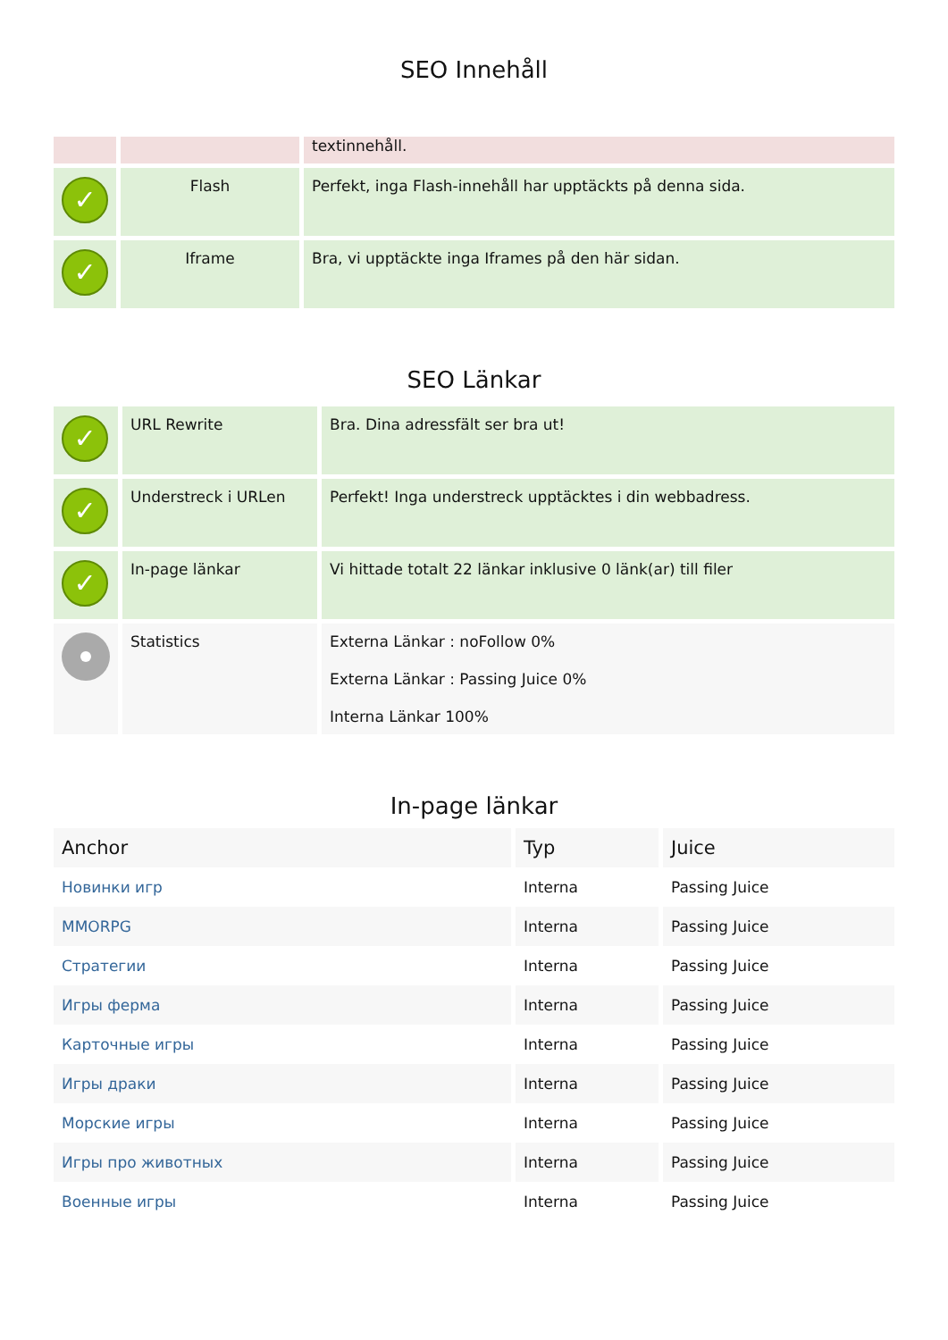SEO Innehåll
| | | textinnehåll. |
| ✓ | Flash | Perfekt, inga Flash-innehåll har upptäckts på denna sida. |
| ✓ | Iframe | Bra, vi upptäckte inga Iframes på den här sidan. |
SEO Länkar
| ✓ | URL Rewrite | Bra. Dina adressfält ser bra ut! |
| ✓ | Understreck i URLen | Perfekt! Inga understreck upptäcktes i din webbadress. |
| ✓ | In-page länkar | Vi hittade totalt 22 länkar inklusive 0 länk(ar) till filer |
| | Statistics | Externa Länkar : noFollow 0% Externa Länkar : Passing Juice 0% Interna Länkar 100% |
In-page länkar
| Anchor | Typ | Juice |
| --- | --- | --- |
| Новинки игр | Interna | Passing Juice |
| MMORPG | Interna | Passing Juice |
| Стратегии | Interna | Passing Juice |
| Игры ферма | Interna | Passing Juice |
| Карточные игры | Interna | Passing Juice |
| Игры драки | Interna | Passing Juice |
| Морские игры | Interna | Passing Juice |
| Игры про животных | Interna | Passing Juice |
| Военные игры | Interna | Passing Juice |